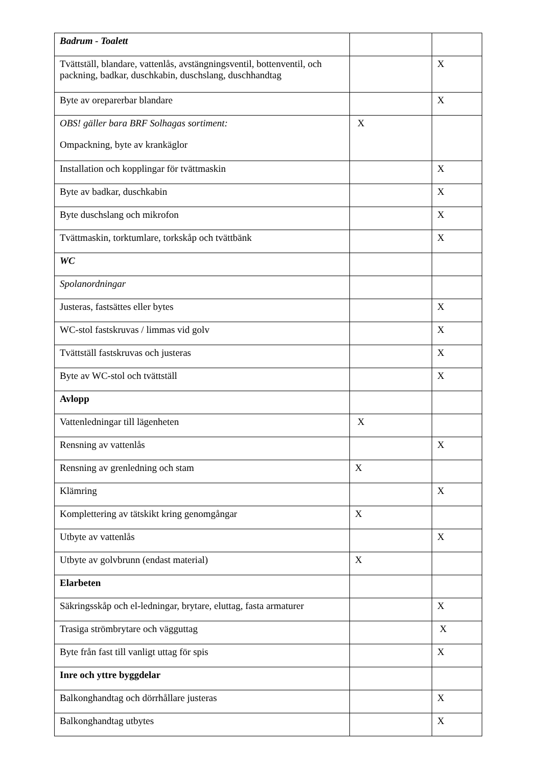| Badrum - Toalett | | |
| Tvättställ, blandare, vattenlås, avstängningsventil, bottenventil, och packning, badkar, duschkabin, duschslang, duschhandtag | | X |
| Byte av oreparerbar blandare | | X |
| OBS! gäller bara BRF Solhagas sortiment: Ompackning, byte av krankäglor | X | |
| Installation och kopplingar för tvättmaskin | | X |
| Byte av badkar, duschkabin | | X |
| Byte duschslang och mikrofon | | X |
| Tvättmaskin, torktumlare, torkskåp och tvättbänk | | X |
| WC | | |
| Spolanordningar | | |
| Justeras, fastsättes eller bytes | | X |
| WC-stol fastskruvas / limmas vid golv | | X |
| Tvättställ fastskruvas och justeras | | X |
| Byte av WC-stol och tvättställ | | X |
| Avlopp | | |
| Vattenledningar till lägenheten | X | |
| Rensning av vattenlås | | X |
| Rensning av grenledning och stam | X | |
| Klämring | | X |
| Komplettering av tätskikt kring genomgångar | X | |
| Utbyte av vattenlås | | X |
| Utbyte av golvbrunn (endast material) | X | |
| Elarbeten | | |
| Säkringsskåp och el-ledningar, brytare, eluttag, fasta armaturer | | X |
| Trasiga strömbrytare och vägguttag | | X |
| Byte från fast till vanligt uttag för spis | | X |
| Inre och yttre byggdelar | | |
| Balkonghandtag och dörrhållare justeras | | X |
| Balkonghandtag utbytes | | X |